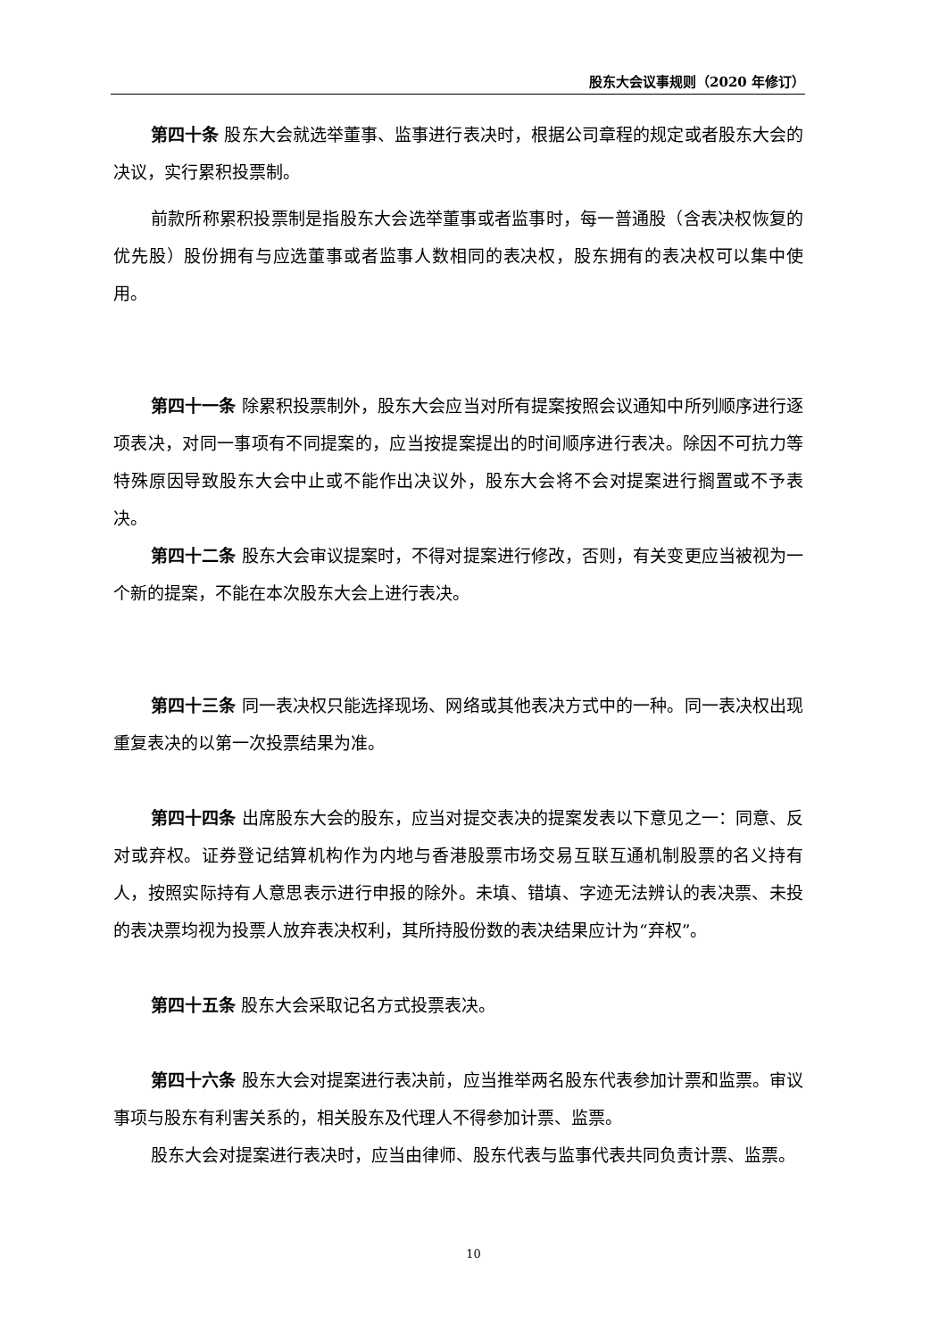股东大会议事规则（2020 年修订）
第四十条 股东大会就选举董事、监事进行表决时，根据公司章程的规定或者股东大会的决议，实行累积投票制。
前款所称累积投票制是指股东大会选举董事或者监事时，每一普通股（含表决权恢复的优先股）股份拥有与应选董事或者监事人数相同的表决权，股东拥有的表决权可以集中使用。
第四十一条 除累积投票制外，股东大会应当对所有提案按照会议通知中所列顺序进行逐项表决，对同一事项有不同提案的，应当按提案提出的时间顺序进行表决。除因不可抗力等特殊原因导致股东大会中止或不能作出决议外，股东大会将不会对提案进行搁置或不予表决。
第四十二条 股东大会审议提案时，不得对提案进行修改，否则，有关变更应当被视为一个新的提案，不能在本次股东大会上进行表决。
第四十三条 同一表决权只能选择现场、网络或其他表决方式中的一种。同一表决权出现重复表决的以第一次投票结果为准。
第四十四条 出席股东大会的股东，应当对提交表决的提案发表以下意见之一：同意、反对或弃权。证券登记结算机构作为内地与香港股票市场交易互联互通机制股票的名义持有人，按照实际持有人意思表示进行申报的除外。未填、错填、字迹无法辨认的表决票、未投的表决票均视为投票人放弃表决权利，其所持股份数的表决结果应计为“弃权”。
第四十五条 股东大会采取记名方式投票表决。
第四十六条 股东大会对提案进行表决前，应当推举两名股东代表参加计票和监票。审议事项与股东有利害关系的，相关股东及代理人不得参加计票、监票。
股东大会对提案进行表决时，应当由律师、股东代表与监事代表共同负责计票、监票。
10